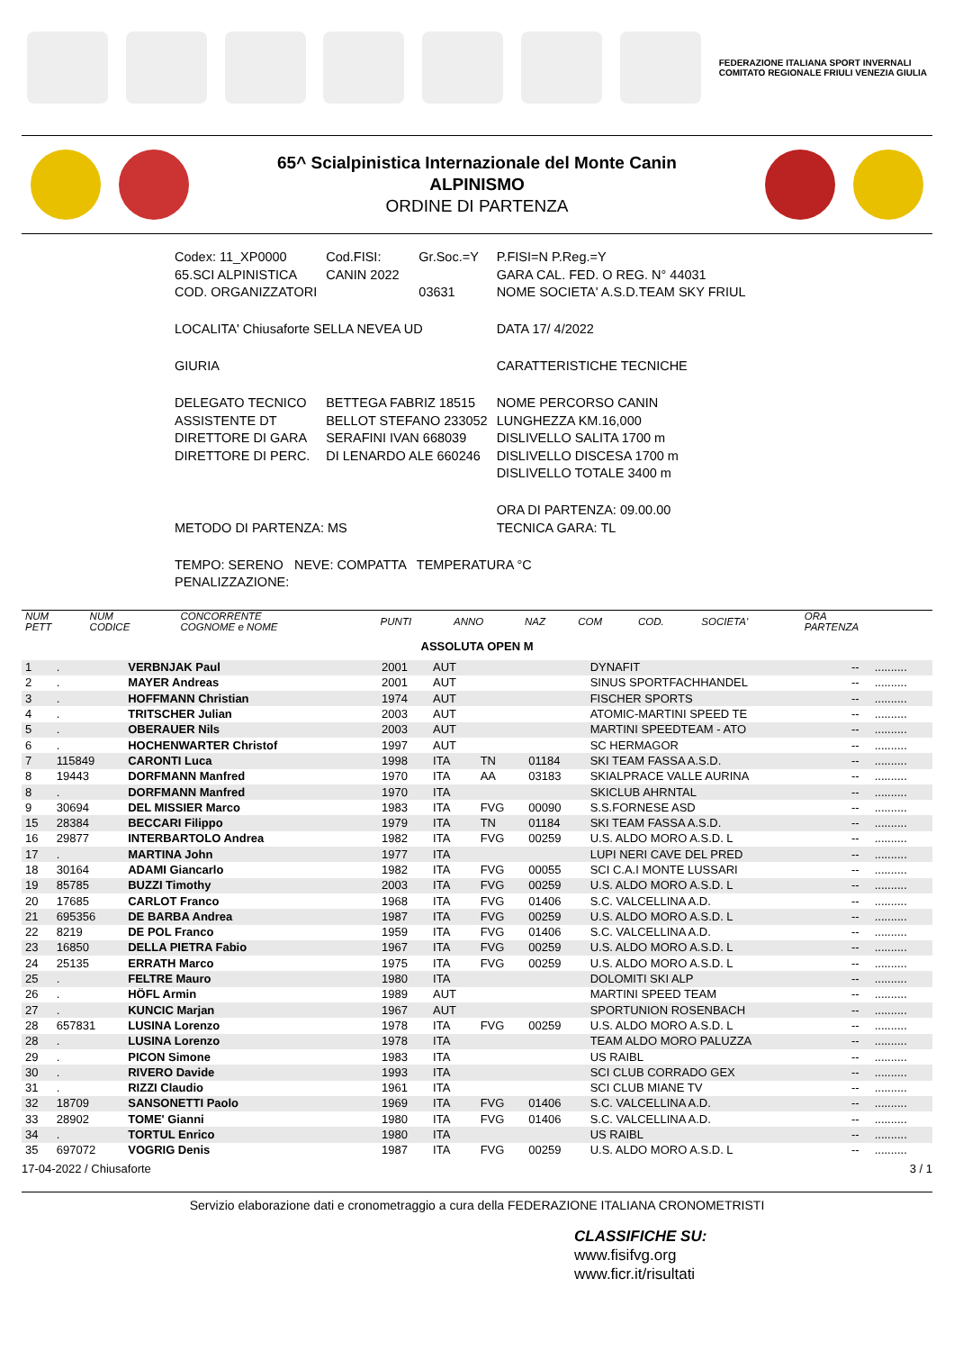FEDERAZIONE ITALIANA SPORT INVERNALI
COMITATO REGIONALE FRIULI VENEZIA GIULIA
65^ Scialpinistica Internazionale del Monte Canin
ALPINISMO
ORDINE DI PARTENZA
| Codex: 11_XP0000 65.SCI ALPINISTICA COD. ORGANIZZATORI | Cod.FISI: CANIN 2022 | Gr.Soc.=Y 03631 | P.FISI=N P.Reg.=Y GARA CAL. FED. O REG. N° 44031 NOME SOCIETA' A.S.D.TEAM SKY FRIUL |
| LOCALITA' Chiusaforte SELLA NEVEA UD | | | DATA 17/ 4/2022 |
| GIURIA | | | CARATTERISTICHE TECNICHE |
| DELEGATO TECNICO ASSISTENTE DT DIRETTORE DI GARA DIRETTORE DI PERC. | BETTEGA FABRIZ 18515 BELLOT STEFANO 233052 SERAFINI IVAN 668039 DI LENARDO ALE 660246 | | NOME PERCORSO CANIN LUNGHEZZA KM.16,000 DISLIVELLO SALITA 1700 m DISLIVELLO DISCESA 1700 m DISLIVELLO TOTALE 3400 m |
| METODO DI PARTENZA: MS | | | ORA DI PARTENZA: 09.00.00 TECNICA GARA: TL |
| TEMPO: SERENO NEVE: COMPATTA TEMPERATURA °C PENALIZZAZIONE: | | | |
| NUM PETT | NUM CODICE | CONCORRENTE COGNOME e NOME | PUNTI | ANNO | NAZ | COM | COD. | SOCIETA' | ORA PARTENZA | |
| --- | --- | --- | --- | --- | --- | --- | --- | --- | --- | --- |
| ASSOLUTA OPEN M | | | | | | | | | | |
| 1 | . | VERBNJAK Paul | | 2001 | AUT | | | DYNAFIT | -- | .......... |
| 2 | . | MAYER Andreas | | 2001 | AUT | | | SINUS SPORTFACHHANDEL | -- | .......... |
| 3 | . | HOFFMANN Christian | | 1974 | AUT | | | FISCHER SPORTS | -- | .......... |
| 4 | . | TRITSCHER Julian | | 2003 | AUT | | | ATOMIC-MARTINI SPEED TE | -- | .......... |
| 5 | . | OBERAUER Nils | | 2003 | AUT | | | MARTINI SPEEDTEAM - ATO | -- | .......... |
| 6 | . | HOCHENWARTER Christof | | 1997 | AUT | | | SC HERMAGOR | -- | .......... |
| 7 | 115849 | CARONTI Luca | | 1998 | ITA | TN | 01184 | SKI TEAM FASSA A.S.D. | -- | .......... |
| 8 | 19443 | DORFMANN Manfred | | 1970 | ITA | AA | 03183 | SKIALPRACE VALLE AURINA | -- | .......... |
| 8 | . | DORFMANN Manfred | | 1970 | ITA | | | SKICLUB AHRNTAL | -- | .......... |
| 9 | 30694 | DEL MISSIER Marco | | 1983 | ITA | FVG | 00090 | S.S.FORNESE ASD | -- | .......... |
| 15 | 28384 | BECCARI Filippo | | 1979 | ITA | TN | 01184 | SKI TEAM FASSA A.S.D. | -- | .......... |
| 16 | 29877 | INTERBARTOLO Andrea | | 1982 | ITA | FVG | 00259 | U.S. ALDO MORO A.S.D. L | -- | .......... |
| 17 | . | MARTINA John | | 1977 | ITA | | | LUPI NERI CAVE DEL PRED | -- | .......... |
| 18 | 30164 | ADAMI Giancarlo | | 1982 | ITA | FVG | 00055 | SCI C.A.I MONTE LUSSARI | -- | .......... |
| 19 | 85785 | BUZZI Timothy | | 2003 | ITA | FVG | 00259 | U.S. ALDO MORO A.S.D. L | -- | .......... |
| 20 | 17685 | CARLOT Franco | | 1968 | ITA | FVG | 01406 | S.C. VALCELLINA A.D. | -- | .......... |
| 21 | 695356 | DE BARBA Andrea | | 1987 | ITA | FVG | 00259 | U.S. ALDO MORO A.S.D. L | -- | .......... |
| 22 | 8219 | DE POL Franco | | 1959 | ITA | FVG | 01406 | S.C. VALCELLINA A.D. | -- | .......... |
| 23 | 16850 | DELLA PIETRA Fabio | | 1967 | ITA | FVG | 00259 | U.S. ALDO MORO A.S.D. L | -- | .......... |
| 24 | 25135 | ERRATH Marco | | 1975 | ITA | FVG | 00259 | U.S. ALDO MORO A.S.D. L | -- | .......... |
| 25 | . | FELTRE Mauro | | 1980 | ITA | | | DOLOMITI SKI ALP | -- | .......... |
| 26 | . | HÖFL Armin | | 1989 | AUT | | | MARTINI SPEED TEAM | -- | .......... |
| 27 | . | KUNCIC Marjan | | 1967 | AUT | | | SPORTUNION ROSENBACH | -- | .......... |
| 28 | 657831 | LUSINA Lorenzo | | 1978 | ITA | FVG | 00259 | U.S. ALDO MORO A.S.D. L | -- | .......... |
| 28 | . | LUSINA Lorenzo | | 1978 | ITA | | | TEAM ALDO MORO PALUZZA | -- | .......... |
| 29 | . | PICON Simone | | 1983 | ITA | | | US RAIBL | -- | .......... |
| 30 | . | RIVERO Davide | | 1993 | ITA | | | SCI CLUB CORRADO GEX | -- | .......... |
| 31 | . | RIZZI Claudio | | 1961 | ITA | | | SCI CLUB MIANE TV | -- | .......... |
| 32 | 18709 | SANSONETTI Paolo | | 1969 | ITA | FVG | 01406 | S.C. VALCELLINA A.D. | -- | .......... |
| 33 | 28902 | TOME' Gianni | | 1980 | ITA | FVG | 01406 | S.C. VALCELLINA A.D. | -- | .......... |
| 34 | . | TORTUL Enrico | | 1980 | ITA | | | US RAIBL | -- | .......... |
| 35 | 697072 | VOGRIG Denis | | 1987 | ITA | FVG | 00259 | U.S. ALDO MORO A.S.D. L | -- | .......... |
17-04-2022 / Chiusaforte 3 / 1
Servizio elaborazione dati e cronometraggio a cura della FEDERAZIONE ITALIANA CRONOMETRISTI
CLASSIFICHE SU:
www.fisifvg.org
www.ficr.it/risultati